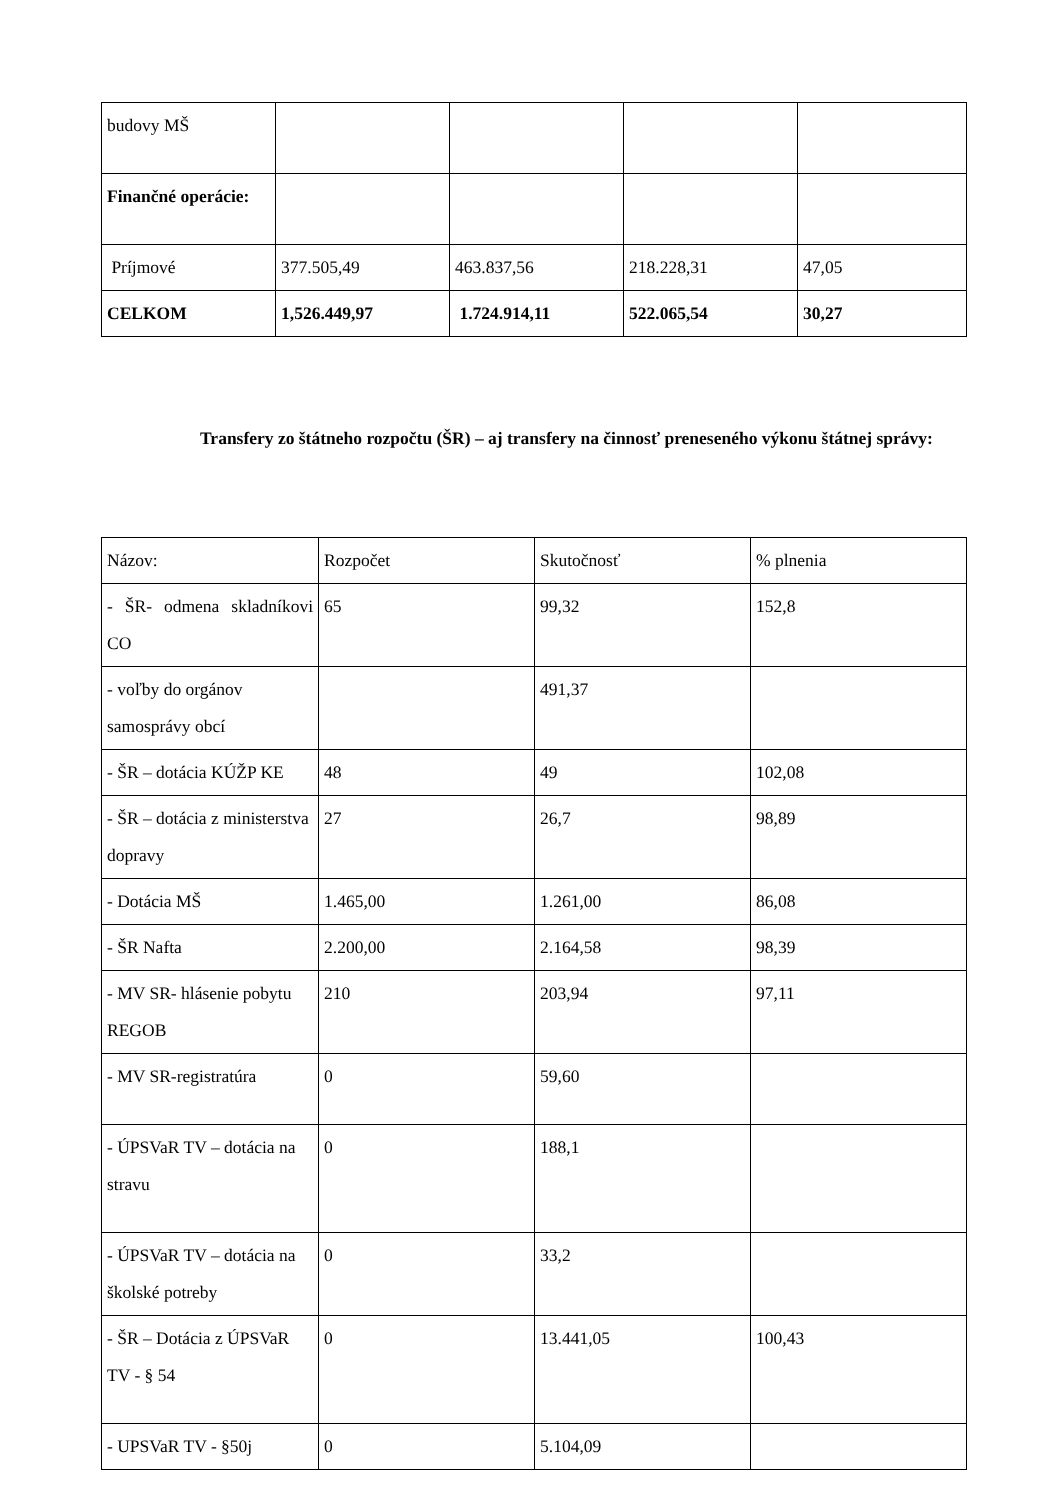| budovy MŠ | | | | |
| Finančné operácie: | | | | |
| Príjmové | 377.505,49 | 463.837,56 | 218.228,31 | 47,05 |
| CELKOM | 1,526.449,97 | 1.724.914,11 | 522.065,54 | 30,27 |
Transfery zo štátneho rozpočtu (ŠR) – aj transfery na činnosť preneseného výkonu štátnej správy:
| Názov: | Rozpočet | Skutočnosť | % plnenia |
| - ŠR- odmena skladníkovi CO | 65 | 99,32 | 152,8 |
| - voľby do orgánov samosprávy obcí | | 491,37 | |
| - ŠR – dotácia KÚŽP KE | 48 | 49 | 102,08 |
| - ŠR – dotácia z ministerstva dopravy | 27 | 26,7 | 98,89 |
| - Dotácia MŠ | 1.465,00 | 1.261,00 | 86,08 |
| - ŠR Nafta | 2.200,00 | 2.164,58 | 98,39 |
| - MV SR- hlásenie pobytu REGOB | 210 | 203,94 | 97,11 |
| - MV SR-registratúra | 0 | 59,60 | |
| - ÚPSVaR TV – dotácia na stravu | 0 | 188,1 | |
| - ÚPSVaR TV – dotácia na školské potreby | 0 | 33,2 | |
| - ŠR – Dotácia z ÚPSVaR TV - § 54 | 0 | 13.441,05 | 100,43 |
| - UPSVaR TV - §50j | 0 | 5.104,09 | |